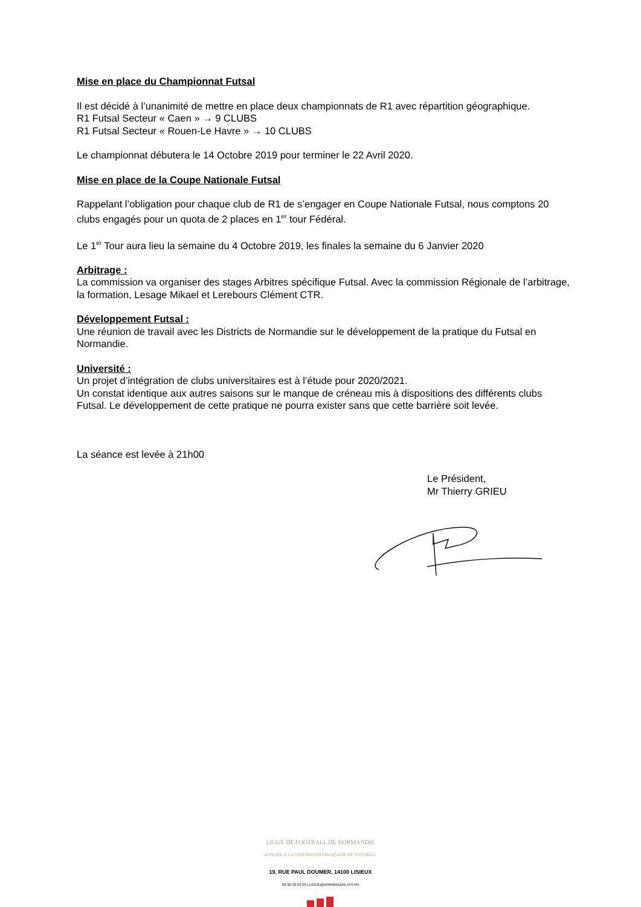Mise en place du Championnat Futsal
Il est décidé à l’unanimité de mettre en place deux championnats de R1 avec répartition géographique.
R1 Futsal Secteur « Caen » → 9 CLUBS
R1 Futsal Secteur « Rouen-Le Havre » → 10 CLUBS
Le championnat débutera le 14 Octobre 2019 pour terminer le 22 Avril 2020.
Mise en place de la Coupe Nationale Futsal
Rappelant l’obligation pour chaque club de R1 de s’engager en Coupe Nationale Futsal, nous comptons 20 clubs engagés pour un quota de 2 places en 1<sup>er</sup> tour Fédéral.
Le 1<sup>er</sup> Tour aura lieu la semaine du 4 Octobre 2019, les finales la semaine du 6 Janvier 2020
Arbitrage :
La commission va organiser des stages Arbitres spécifique Futsal. Avec la commission Régionale de l’arbitrage, la formation, Lesage Mikael et Lerebours Clément CTR.
Développement Futsal :
Une réunion de travail avec les Districts de Normandie sur le développement de la pratique du Futsal en Normandie.
Université :
Un projet d’intégration de clubs universitaires est à l’étude pour 2020/2021.
Un constat identique aux autres saisons sur le manque de créneau mis à dispositions des différents clubs Futsal. Le développement de cette pratique ne pourra exister sans que cette barrière soit levée.
La séance est levée à 21h00
Le Président,
Mr Thierry GRIEU
LIGUE DE FOOTBALL DE NORMANDIE
AFFILIÉE À LA FÉDÉRATION FRANÇAISE DE FOOTBALL
19, RUE PAUL DOUMER, 14100 LISIEUX
02 30 32 03 03 | LIGUE@NORMANDIE.FFF.FR